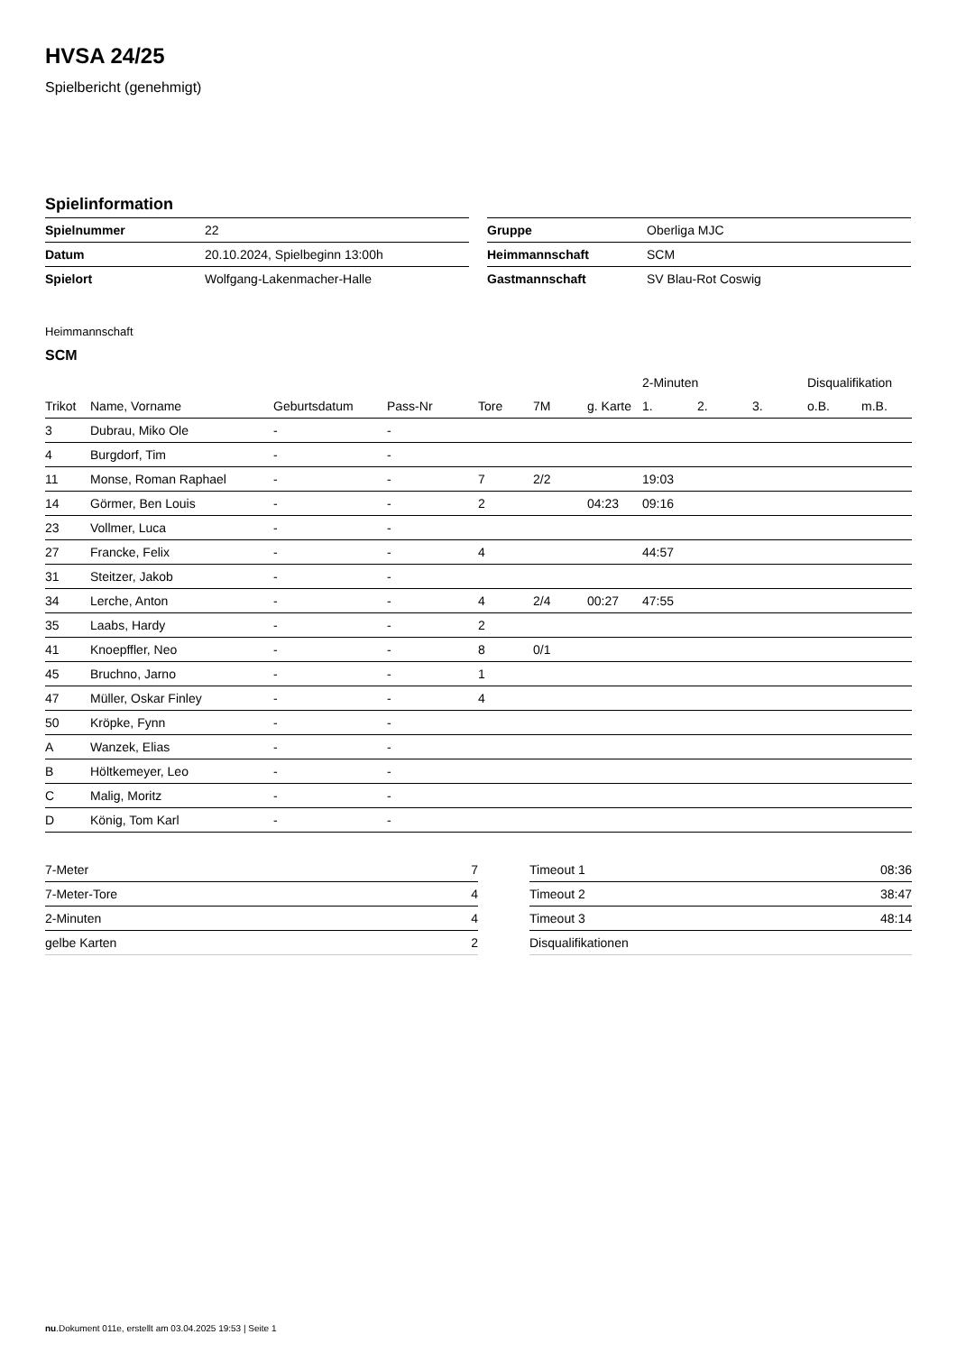HVSA 24/25
Spielbericht (genehmigt)
Spielinformation
| Spielnummer | 22 |
| Datum | 20.10.2024, Spielbeginn 13:00h |
| Spielort | Wolfgang-Lakenmacher-Halle |
| Gruppe | Oberliga MJC |
| Heimmannschaft | SCM |
| Gastmannschaft | SV Blau-Rot Coswig |
Heimmannschaft
SCM
| | | | | | | | 2-Minuten | | | Disqualifikation | |
| --- | --- | --- | --- | --- | --- | --- | --- | --- | --- | --- | --- |
| Trikot | Name, Vorname | Geburtsdatum | Pass-Nr | Tore | 7M | g. Karte | 1. | 2. | 3. | o.B. | m.B. |
| 3 | Dubrau, Miko Ole | - | - | | | | | | | | |
| 4 | Burgdorf, Tim | - | - | | | | | | | | |
| 11 | Monse, Roman Raphael | - | - | 7 | 2/2 | | 19:03 | | | | |
| 14 | Görmer, Ben Louis | - | - | 2 | | 04:23 | 09:16 | | | | |
| 23 | Vollmer, Luca | - | - | | | | | | | | |
| 27 | Francke, Felix | - | - | 4 | | | 44:57 | | | | |
| 31 | Steitzer, Jakob | - | - | | | | | | | | |
| 34 | Lerche, Anton | - | - | 4 | 2/4 | 00:27 | 47:55 | | | | |
| 35 | Laabs, Hardy | - | - | 2 | | | | | | | |
| 41 | Knoepffler, Neo | - | - | 8 | 0/1 | | | | | | |
| 45 | Bruchno, Jarno | - | - | 1 | | | | | | | |
| 47 | Müller, Oskar Finley | - | - | 4 | | | | | | | |
| 50 | Kröpke, Fynn | - | - | | | | | | | | |
| A | Wanzek, Elias | - | - | | | | | | | | |
| B | Höltkemeyer, Leo | - | - | | | | | | | | |
| C | Malig, Moritz | - | - | | | | | | | | |
| D | König, Tom Karl | - | - | | | | | | | | |
| 7-Meter | 7 |
| 7-Meter-Tore | 4 |
| 2-Minuten | 4 |
| gelbe Karten | 2 |
| Timeout 1 | 08:36 |
| Timeout 2 | 38:47 |
| Timeout 3 | 48:14 |
| Disqualifikationen | |
nu.Dokument 011e, erstellt am 03.04.2025 19:53 | Seite 1